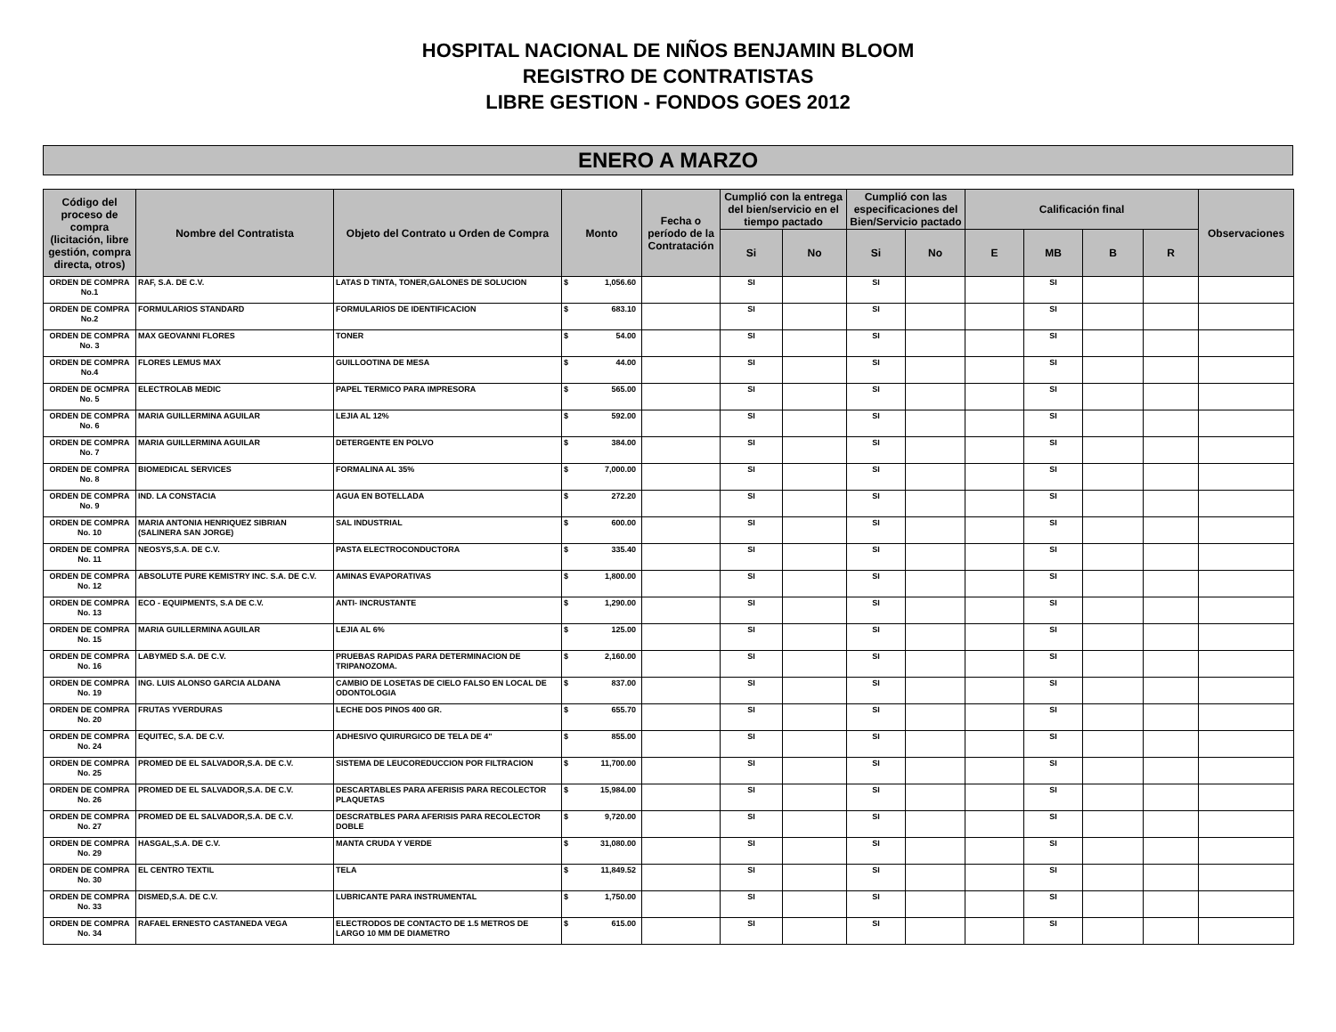HOSPITAL NACIONAL DE NIÑOS BENJAMIN BLOOM
REGISTRO DE CONTRATISTAS
LIBRE GESTION - FONDOS GOES 2012
ENERO A MARZO
| Código del proceso de compra (licitación, libre gestión, compra directa, otros) | Nombre del Contratista | Objeto del Contrato u Orden de Compra | Monto | Fecha o período de la Contratación | Cumplió con la entrega del bien/servicio en el tiempo pactado | | Cumplió con las especificaciones del Bien/Servicio pactado | | Calificación final | | | | Observaciones |
| --- | --- | --- | --- | --- | --- | --- | --- | --- | --- | --- | --- | --- | --- |
| | | | | | Si | No | Si | No | E | MB | B | R | |
| ORDEN DE COMPRA No.1 | RAF, S.A. DE C.V. | LATAS D TINTA, TONER,GALONES DE SOLUCION | $ 1,056.60 | | SI | | SI | | | SI | | | |
| ORDEN DE COMPRA No.2 | FORMULARIOS STANDARD | FORMULARIOS DE IDENTIFICACION | $ 683.10 | | SI | | SI | | | SI | | | |
| ORDEN DE COMPRA No. 3 | MAX GEOVANNI FLORES | TONER | $ 54.00 | | SI | | SI | | | SI | | | |
| ORDEN DE COMPRA No.4 | FLORES LEMUS MAX | GUILLOOTINA DE MESA | $ 44.00 | | SI | | SI | | | SI | | | |
| ORDEN DE OCMPRA No. 5 | ELECTROLAB MEDIC | PAPEL TERMICO PARA IMPRESORA | $ 565.00 | | SI | | SI | | | SI | | | |
| ORDEN DE COMPRA No. 6 | MARIA GUILLERMINA AGUILAR | LEJIA AL 12% | $ 592.00 | | SI | | SI | | | SI | | | |
| ORDEN DE COMPRA No. 7 | MARIA GUILLERMINA AGUILAR | DETERGENTE EN POLVO | $ 384.00 | | SI | | SI | | | SI | | | |
| ORDEN DE COMPRA No. 8 | BIOMEDICAL SERVICES | FORMALINA AL 35% | $ 7,000.00 | | SI | | SI | | | SI | | | |
| ORDEN DE COMPRA No. 9 | IND. LA CONSTACIA | AGUA EN BOTELLADA | $ 272.20 | | SI | | SI | | | SI | | | |
| ORDEN DE COMPRA No. 10 | MARIA ANTONIA HENRIQUEZ SIBRIAN (SALINERA SAN JORGE) | SAL INDUSTRIAL | $ 600.00 | | SI | | SI | | | SI | | | |
| ORDEN DE COMPRA No. 11 | NEOSYS,S.A. DE C.V. | PASTA ELECTROCONDUCTORA | $ 335.40 | | SI | | SI | | | SI | | | |
| ORDEN DE COMPRA No. 12 | ABSOLUTE PURE KEMISTRY INC. S.A. DE C.V. | AMINAS EVAPORATIVAS | $ 1,800.00 | | SI | | SI | | | SI | | | |
| ORDEN DE COMPRA No. 13 | ECO - EQUIPMENTS, S.A DE C.V. | ANTI- INCRUSTANTE | $ 1,290.00 | | SI | | SI | | | SI | | | |
| ORDEN DE COMPRA No. 15 | MARIA GUILLERMINA AGUILAR | LEJIA AL 6% | $ 125.00 | | SI | | SI | | | SI | | | |
| ORDEN DE COMPRA No. 16 | LABYMED S.A. DE C.V. | PRUEBAS RAPIDAS PARA DETERMINACION DE TRIPANOZOMA. | $ 2,160.00 | | SI | | SI | | | SI | | | |
| ORDEN DE COMPRA No. 19 | ING. LUIS ALONSO GARCIA ALDANA | CAMBIO DE LOSETAS DE CIELO FALSO EN LOCAL DE ODONTOLOGIA | $ 837.00 | | SI | | SI | | | SI | | | |
| ORDEN DE COMPRA No. 20 | FRUTAS YVERDURAS | LECHE DOS PINOS 400 GR. | $ 655.70 | | SI | | SI | | | SI | | | |
| ORDEN DE COMPRA No. 24 | EQUITEC, S.A. DE C.V. | ADHESIVO QUIRURGICO DE TELA DE 4" | $ 855.00 | | SI | | SI | | | SI | | | |
| ORDEN DE COMPRA No. 25 | PROMED DE EL SALVADOR,S.A. DE C.V. | SISTEMA DE LEUCOREDUCCION POR FILTRACION | $ 11,700.00 | | SI | | SI | | | SI | | | |
| ORDEN DE COMPRA No. 26 | PROMED DE EL SALVADOR,S.A. DE C.V. | DESCARTABLES PARA AFERISIS PARA RECOLECTOR PLAQUETAS | $ 15,984.00 | | SI | | SI | | | SI | | | |
| ORDEN DE COMPRA No. 27 | PROMED DE EL SALVADOR,S.A. DE C.V. | DESCRATBLES PARA AFERISIS PARA RECOLECTOR DOBLE | $ 9,720.00 | | SI | | SI | | | SI | | | |
| ORDEN DE COMPRA No. 29 | HASGAL,S.A. DE C.V. | MANTA CRUDA Y VERDE | $ 31,080.00 | | SI | | SI | | | SI | | | |
| ORDEN DE COMPRA No. 30 | EL CENTRO TEXTIL | TELA | $ 11,849.52 | | SI | | SI | | | SI | | | |
| ORDEN DE COMPRA No. 33 | DISMED,S.A. DE C.V. | LUBRICANTE PARA INSTRUMENTAL | $ 1,750.00 | | SI | | SI | | | SI | | | |
| ORDEN DE COMPRA No. 34 | RAFAEL ERNESTO CASTANEDA VEGA | ELECTRODOS DE CONTACTO DE 1.5 METROS DE LARGO 10 MM DE DIAMETRO | $ 615.00 | | SI | | SI | | | SI | | | |